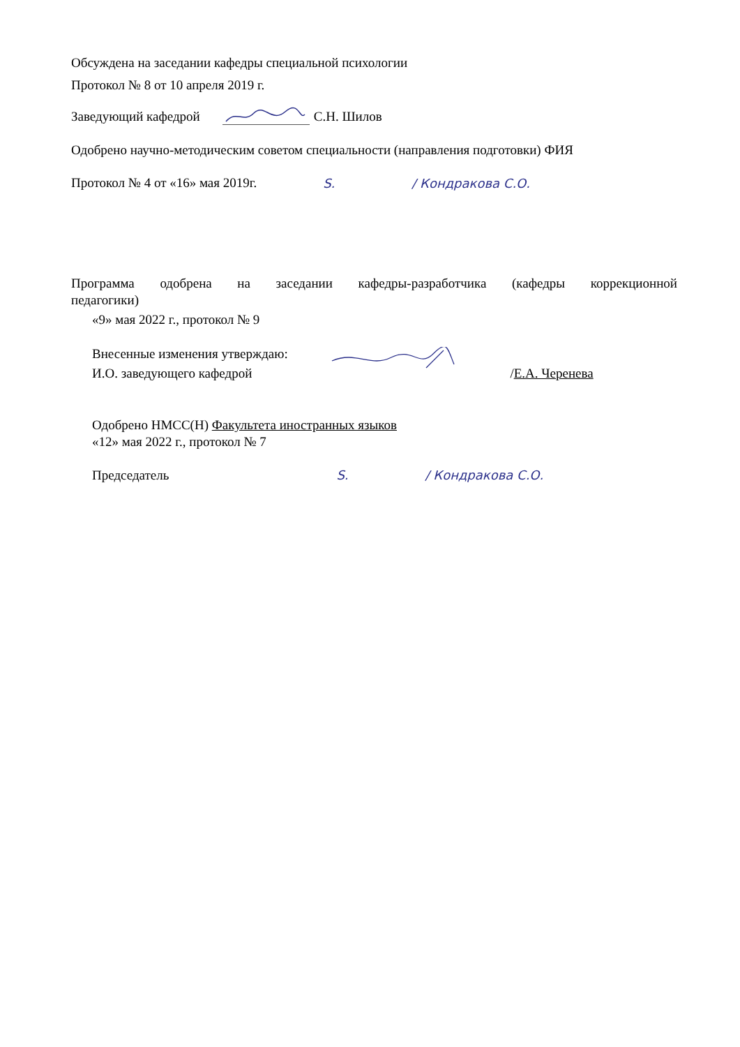Обсуждена на заседании кафедры специальной психологии
Протокол № 8 от 10 апреля 2019 г.
Заведующий кафедрой С.Н. Шилов
Одобрено научно-методическим советом специальности (направления подготовки) ФИЯ
Протокол № 4 от «16» мая 2019г. Ѕ. / Кондракова С.О.
Программа одобрена на заседании кафедры-разработчика (кафедры коррекционной
педагогики)
«9» мая 2022 г., протокол № 9
Внесенные изменения утверждаю:
И.О. заведующего кафедрой /Е.А. Черенева
Одобрено НМСС(Н) Факультета иностранных языков
«12» мая 2022 г., протокол № 7
Председатель Ѕ. / Кондракова С.О.